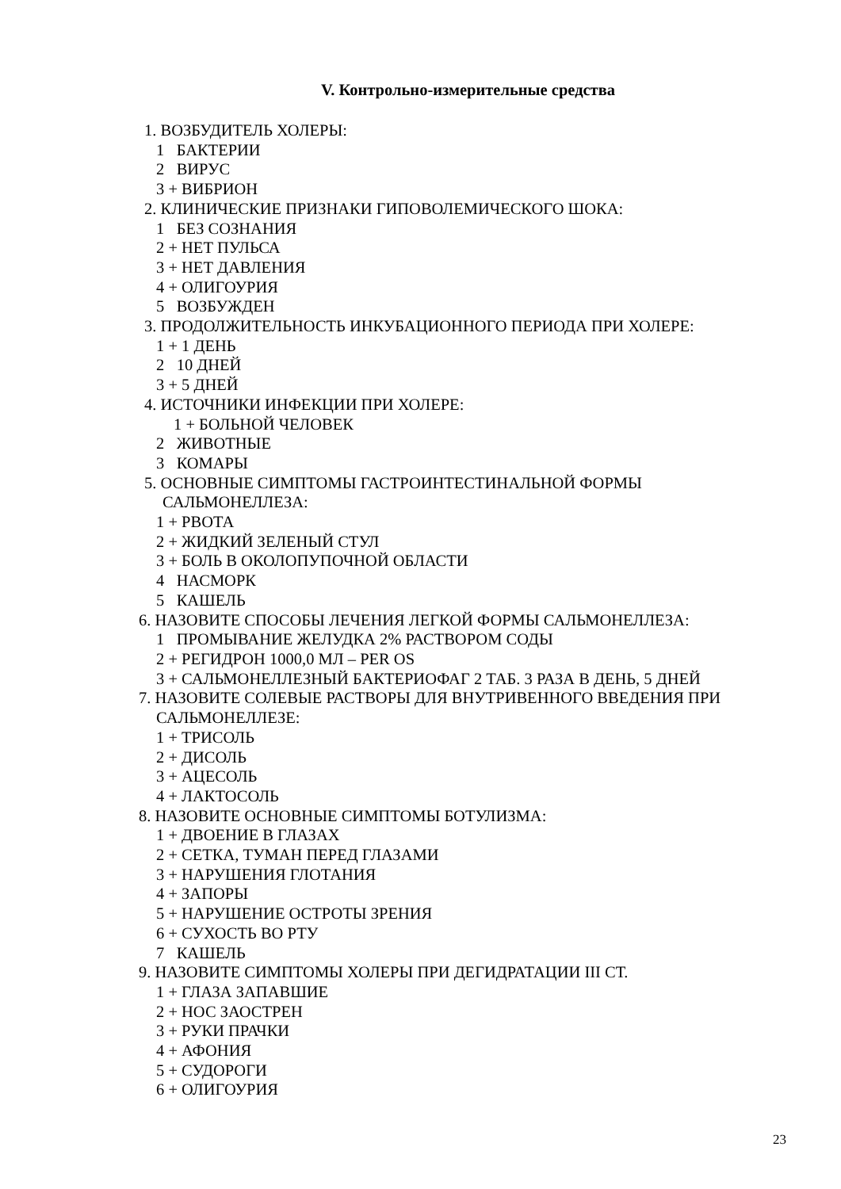V. Контрольно-измерительные средства
1. ВОЗБУДИТЕЛЬ ХОЛЕРЫ:
1 БАКТЕРИИ
2 ВИРУС
3 + ВИБРИОН
2. КЛИНИЧЕСКИЕ ПРИЗНАКИ ГИПОВОЛЕМИЧЕСКОГО ШОКА:
1 БЕЗ СОЗНАНИЯ
2 + НЕТ ПУЛЬСА
3 + НЕТ ДАВЛЕНИЯ
4 + ОЛИГОУРИЯ
5 ВОЗБУЖДЕН
3. ПРОДОЛЖИТЕЛЬНОСТЬ ИНКУБАЦИОННОГО ПЕРИОДА ПРИ ХОЛЕРЕ:
1 + 1 ДЕНЬ
2 10 ДНЕЙ
3 + 5 ДНЕЙ
4. ИСТОЧНИКИ ИНФЕКЦИИ ПРИ ХОЛЕРЕ:
1 + БОЛЬНОЙ ЧЕЛОВЕК
2 ЖИВОТНЫЕ
3 КОМАРЫ
5. ОСНОВНЫЕ СИМПТОМЫ ГАСТРОИНТЕСТИНАЛЬНОЙ ФОРМЫ
САЛЬМОНЕЛЛЕЗА:
1 + РВОТА
2 + ЖИДКИЙ ЗЕЛЕНЫЙ СТУЛ
3 + БОЛЬ В ОКОЛОПУПОЧНОЙ ОБЛАСТИ
4 НАСМОРК
5 КАШЕЛЬ
6. НАЗОВИТЕ СПОСОБЫ ЛЕЧЕНИЯ ЛЕГКОЙ ФОРМЫ САЛЬМОНЕЛЛЕЗА:
1 ПРОМЫВАНИЕ ЖЕЛУДКА 2% РАСТВОРОМ СОДЫ
2 + РЕГИДРОН 1000,0 МЛ – PER OS
3 + САЛЬМОНЕЛЛЕЗНЫЙ БАКТЕРИОФАГ 2 ТАБ. 3 РАЗА В ДЕНЬ, 5 ДНЕЙ
7. НАЗОВИТЕ СОЛЕВЫЕ РАСТВОРЫ ДЛЯ ВНУТРИВЕННОГО ВВЕДЕНИЯ ПРИ
САЛЬМОНЕЛЛЕЗЕ:
1 + ТРИСОЛЬ
2 + ДИСОЛЬ
3 + АЦЕСОЛЬ
4 + ЛАКТОСОЛЬ
8. НАЗОВИТЕ ОСНОВНЫЕ СИМПТОМЫ БОТУЛИЗМА:
1 + ДВОЕНИЕ В ГЛАЗАХ
2 + СЕТКА, ТУМАН ПЕРЕД ГЛАЗАМИ
3 + НАРУШЕНИЯ ГЛОТАНИЯ
4 + ЗАПОРЫ
5 + НАРУШЕНИЕ ОСТРОТЫ ЗРЕНИЯ
6 + СУХОСТЬ ВО РТУ
7 КАШЕЛЬ
9. НАЗОВИТЕ СИМПТОМЫ ХОЛЕРЫ ПРИ ДЕГИДРАТАЦИИ III СТ.
1 + ГЛАЗА ЗАПАВШИЕ
2 + НОС ЗАОСТРЕН
3 + РУКИ ПРАЧКИ
4 + АФОНИЯ
5 + СУДОРОГИ
6 + ОЛИГОУРИЯ
23